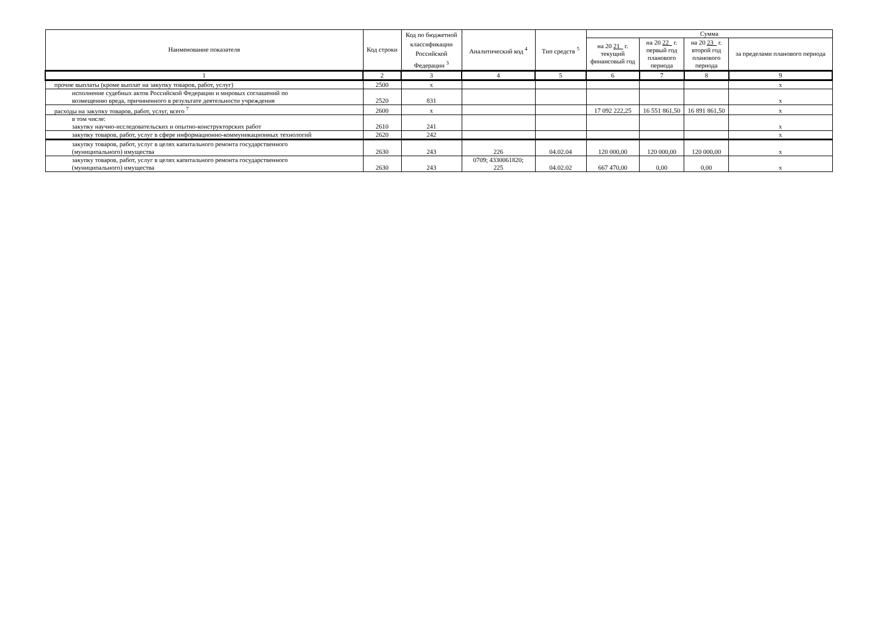| Наименование показателя | Код строки | Код по бюджетной классификации Российской Федерации <sup>3</sup> | Аналитический код <sup>4</sup> | Тип средств <sup>5</sup> | Сумма | | | |
| --- | --- | --- | --- | --- | --- | --- | --- | --- |
| | | | | | на 20 21 г. текущий финансовый год | на 20 22 г. первый год планового периода | на 20 23 г. второй год планового периода | за пределами планового периода |
| 1 | 2 | 3 | 4 | 5 | 6 | 7 | 8 | 9 |
| прочие выплаты (кроме выплат на закупку товаров, работ, услуг) | 2500 | х | | | | | | х |
| исполнение судебных актов Российской Федерации и мировых соглашений по возмещению вреда, причиненного в результате деятельности учреждения | 2520 | 831 | | | | | | х |
| расходы на закупку товаров, работ, услуг, всего <sup>7</sup> | 2600 | х | | | 17 092 222,25 | 16 551 861,50 | 16 891 861,50 | х |
| в том числе: закупку научно-исследовательских и опытно-конструкторских работ | 2610 | 241 | | | | | | х |
| закупку товаров, работ, услуг в сфере информационно-коммуникационных технологий | 2620 | 242 | | | | | | х |
| закупку товаров, работ, услуг в целях капитального ремонта государственного (муниципального) имущества | 2630 | 243 | 226 | 04.02.04 | 120 000,00 | 120 000,00 | 120 000,00 | х |
| закупку товаров, работ, услуг в целях капитального ремонта государственного (муниципального) имущества | 2630 | 243 | 0709; 4330061820; 225 | 04.02.02 | 667 470,00 | 0,00 | 0,00 | х |